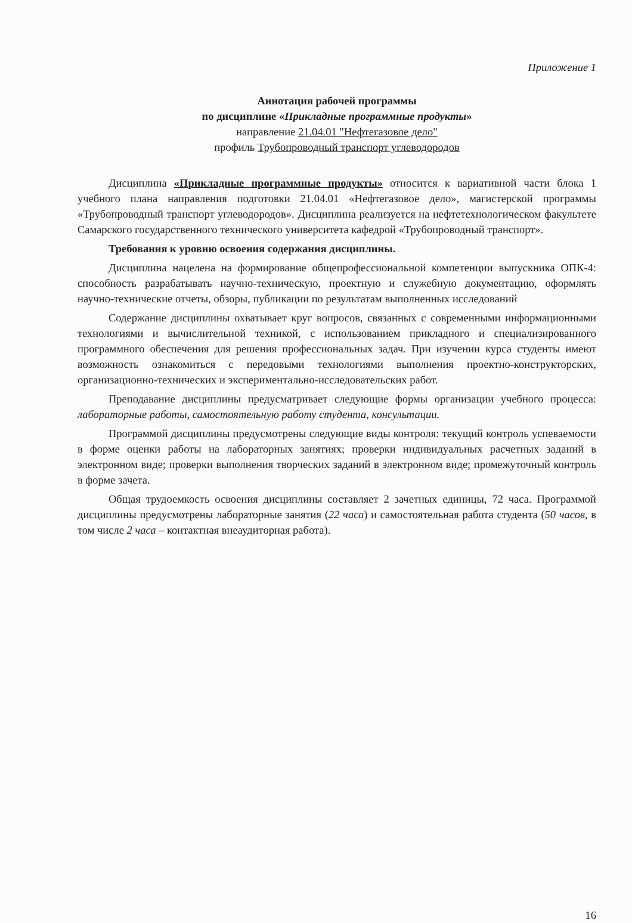Приложение 1
Аннотация рабочей программы
по дисциплине «Прикладные программные продукты»
направление 21.04.01 "Нефтегазовое дело"
профиль Трубопроводный транспорт углеводородов
Дисциплина «Прикладные программные продукты» относится к вариативной части блока 1 учебного плана направления подготовки 21.04.01 «Нефтегазовое дело», магистерской программы «Трубопроводный транспорт углеводородов». Дисциплина реализуется на нефтетехнологическом факультете Самарского государственного технического университета кафедрой «Трубопроводный транспорт».
Требования к уровню освоения содержания дисциплины.
Дисциплина нацелена на формирование общепрофессиональной компетенции выпускника ОПК-4: способность разрабатывать научно-техническую, проектную и служебную документацию, оформлять научно-технические отчеты, обзоры, публикации по результатам выполненных исследований
Содержание дисциплины охватывает круг вопросов, связанных с современными информационными технологиями и вычислительной техникой, с использованием прикладного и специализированного программного обеспечения для решения профессиональных задач. При изучении курса студенты имеют возможность ознакомиться с передовыми технологиями выполнения проектно-конструкторских, организационно-технических и экспериментально-исследовательских работ.
Преподавание дисциплины предусматривает следующие формы организации учебного процесса: лабораторные работы, самостоятельную работу студента, консультации.
Программой дисциплины предусмотрены следующие виды контроля: текущий контроль успеваемости в форме оценки работы на лабораторных занятиях; проверки индивидуальных расчетных заданий в электронном виде; проверки выполнения творческих заданий в электронном виде; промежуточный контроль в форме зачета.
Общая трудоемкость освоения дисциплины составляет 2 зачетных единицы, 72 часа. Программой дисциплины предусмотрены лабораторные занятия (22 часа) и самостоятельная работа студента (50 часов, в том числе 2 часа – контактная внеаудиторная работа).
16